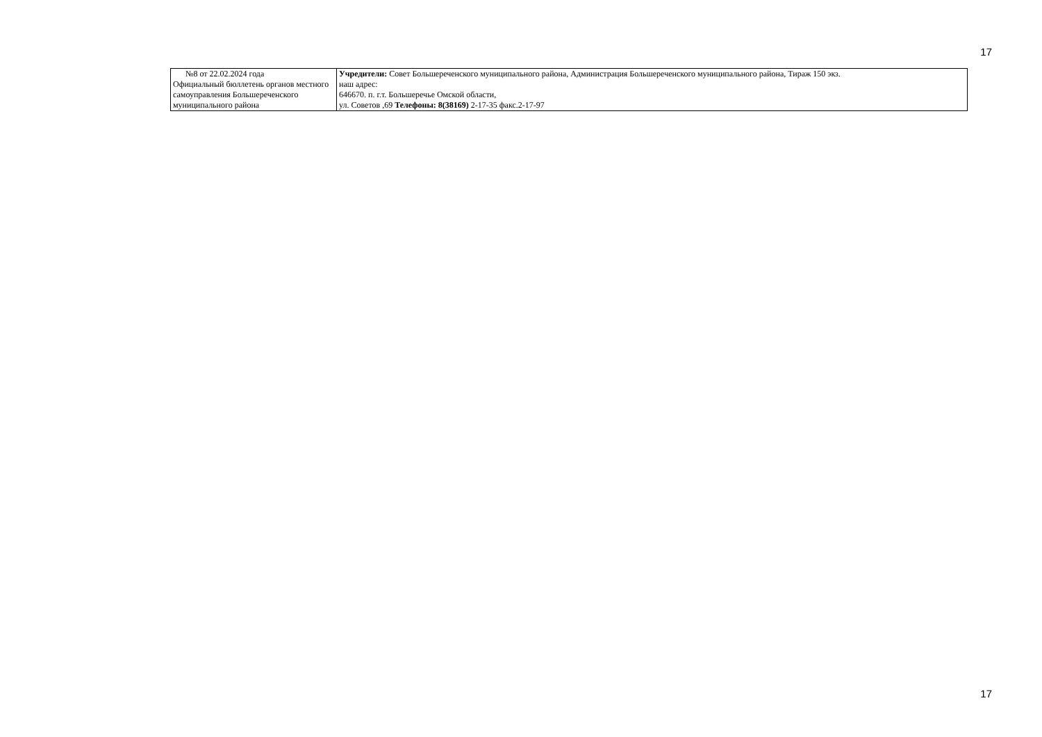17
| №8 от 22.02.2024 года Официальный бюллетень органов местного самоуправления Большереченского муниципального района | Учредители: Совет Большереченского муниципального района, Администрация Большереченского муниципального района, Тираж 150 экз. наш адрес: 646670. п. г.т. Большеречье Омской области, ул. Советов ,69 Телефоны: 8(38169) 2-17-35 факс.2-17-97 |
17